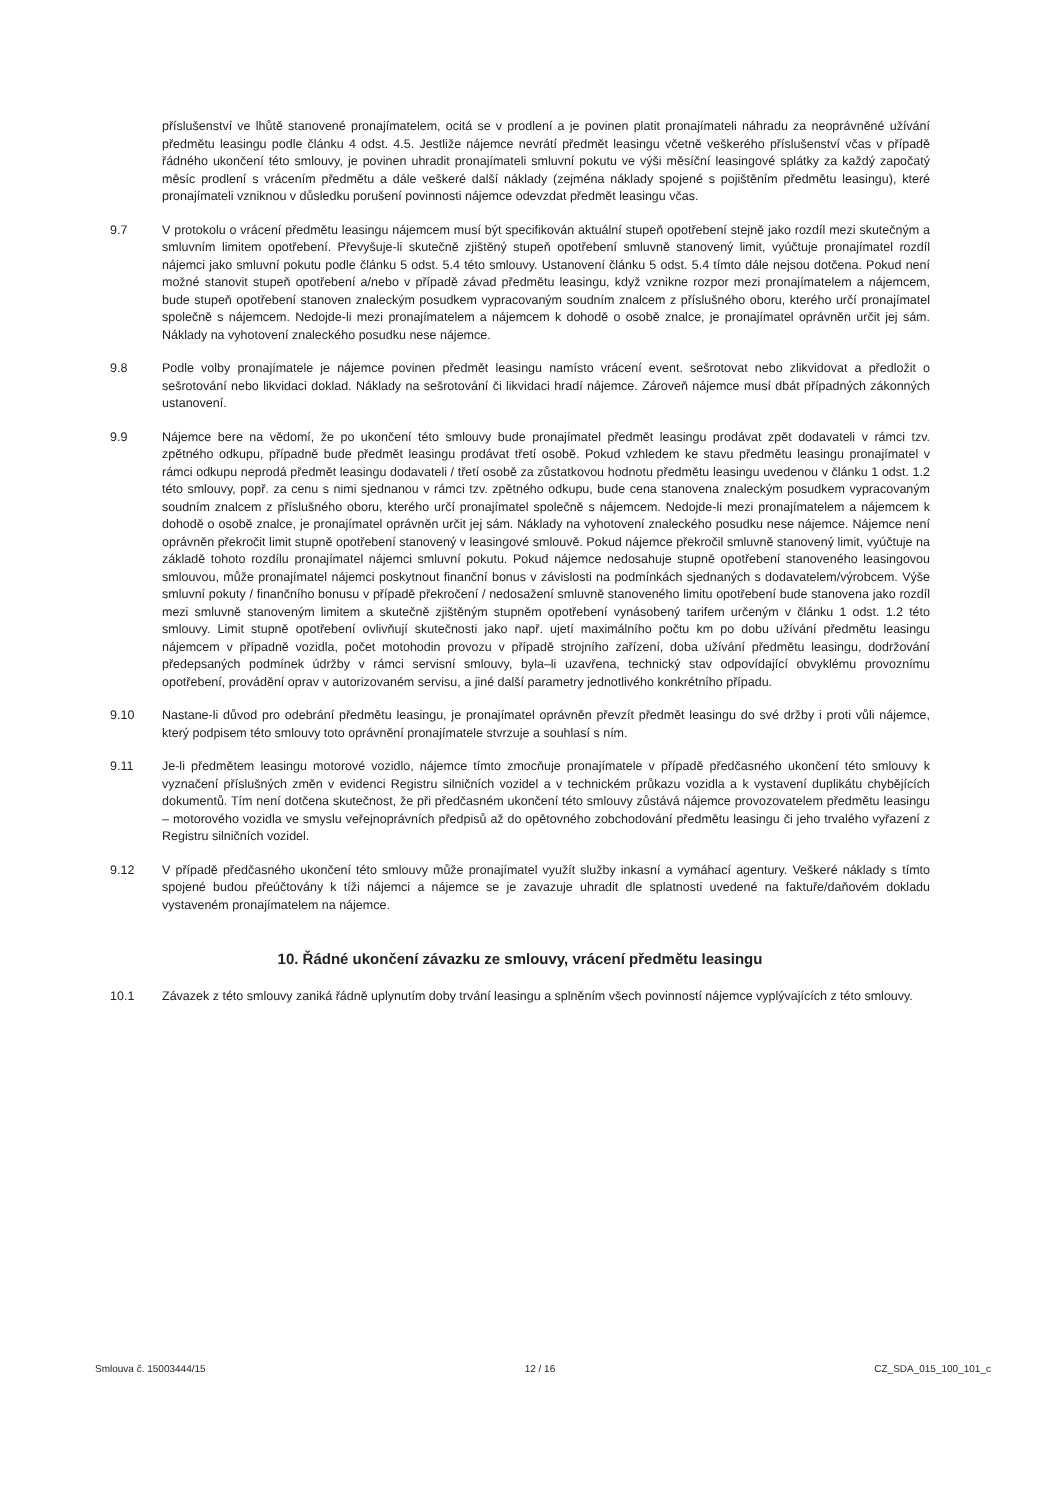příslušenství ve lhůtě stanovené pronajímatelem, ocitá se v prodlení a je povinen platit pronajímateli náhradu za neoprávněné užívání předmětu leasingu podle článku 4 odst. 4.5. Jestliže nájemce nevrátí předmět leasingu včetně veškerého příslušenství včas v případě řádného ukončení této smlouvy, je povinen uhradit pronajímateli smluvní pokutu ve výši měsíční leasingové splátky za každý započatý měsíc prodlení s vrácením předmětu a dále veškeré další náklady (zejména náklady spojené s pojištěním předmětu leasingu), které pronajímateli vzniknou v důsledku porušení povinnosti nájemce odevzdat předmět leasingu včas.
9.7 V protokolu o vrácení předmětu leasingu nájemcem musí být specifikován aktuální stupeň opotřebení stejně jako rozdíl mezi skutečným a smluvním limitem opotřebení. Převyšuje-li skutečně zjištěný stupeň opotřebení smluvně stanovený limit, vyúčtuje pronajímatel rozdíl nájemci jako smluvní pokutu podle článku 5 odst. 5.4 této smlouvy. Ustanovení článku 5 odst. 5.4 tímto dále nejsou dotčena. Pokud není možné stanovit stupeň opotřebení a/nebo v případě závad předmětu leasingu, když vznikne rozpor mezi pronajímatelem a nájemcem, bude stupeň opotřebení stanoven znaleckým posudkem vypracovaným soudním znalcem z příslušného oboru, kterého určí pronajímatel společně s nájemcem. Nedojde-li mezi pronajímatelem a nájemcem k dohodě o osobě znalce, je pronajímatel oprávněn určit jej sám. Náklady na vyhotovení znaleckého posudku nese nájemce.
9.8 Podle volby pronajímatele je nájemce povinen předmět leasingu namísto vrácení event. sešrotovat nebo zlikvidovat a předložit o sešrotování nebo likvidaci doklad. Náklady na sešrotování či likvidaci hradí nájemce. Zároveň nájemce musí dbát případných zákonných ustanovení.
9.9 Nájemce bere na vědomí, že po ukončení této smlouvy bude pronajímatel předmět leasingu prodávat zpět dodavateli v rámci tzv. zpětného odkupu, případně bude předmět leasingu prodávat třetí osobě. Pokud vzhledem ke stavu předmětu leasingu pronajímatel v rámci odkupu neprodá předmět leasingu dodavateli / třetí osobě za zůstatkovou hodnotu předmětu leasingu uvedenou v článku 1 odst. 1.2 této smlouvy, popř. za cenu s nimi sjednanou v rámci tzv. zpětného odkupu, bude cena stanovena znaleckým posudkem vypracovaným soudním znalcem z příslušného oboru, kterého určí pronajímatel společně s nájemcem. Nedojde-li mezi pronajímatelem a nájemcem k dohodě o osobě znalce, je pronajímatel oprávněn určit jej sám. Náklady na vyhotovení znaleckého posudku nese nájemce. Nájemce není oprávněn překročit limit stupně opotřebení stanovený v leasingové smlouvě. Pokud nájemce překročil smluvně stanovený limit, vyúčtuje na základě tohoto rozdílu pronajímatel nájemci smluvní pokutu. Pokud nájemce nedosahuje stupně opotřebení stanoveného leasingovou smlouvou, může pronajímatel nájemci poskytnout finanční bonus v závislosti na podmínkách sjednaných s dodavatelem/výrobcem. Výše smluvní pokuty / finančního bonusu v případě překročení / nedosažení smluvně stanoveného limitu opotřebení bude stanovena jako rozdíl mezi smluvně stanoveným limitem a skutečně zjištěným stupněm opotřebení vynásobený tarifem určeným v článku 1 odst. 1.2 této smlouvy. Limit stupně opotřebení ovlivňují skutečnosti jako např. ujetí maximálního počtu km po dobu užívání předmětu leasingu nájemcem v případně vozidla, počet motohodin provozu v případě strojního zařízení, doba užívání předmětu leasingu, dodržování předepsaných podmínek údržby v rámci servisní smlouvy, byla–li uzavřena, technický stav odpovídající obvyklému provoznímu opotřebení, provádění oprav v autorizovaném servisu, a jiné další parametry jednotlivého konkrétního případu.
9.10 Nastane-li důvod pro odebrání předmětu leasingu, je pronajímatel oprávněn převzít předmět leasingu do své držby i proti vůli nájemce, který podpisem této smlouvy toto oprávnění pronajímatele stvrzuje a souhlasí s ním.
9.11 Je-li předmětem leasingu motorové vozidlo, nájemce tímto zmocňuje pronajímatele v případě předčasného ukončení této smlouvy k vyznačení příslušných změn v evidenci Registru silničních vozidel a v technickém průkazu vozidla a k vystavení duplikátu chybějících dokumentů. Tím není dotčena skutečnost, že při předčasném ukončení této smlouvy zůstává nájemce provozovatelem předmětu leasingu – motorového vozidla ve smyslu veřejnoprávních předpisů až do opětovného zobchodování předmětu leasingu či jeho trvalého vyřazení z Registru silničních vozidel.
9.12 V případě předčasného ukončení této smlouvy může pronajímatel využít služby inkasní a vymáhací agentury. Veškeré náklady s tímto spojené budou přeúčtovány k tíži nájemci a nájemce se je zavazuje uhradit dle splatnosti uvedené na faktuře/daňovém dokladu vystaveném pronajímatelem na nájemce.
10. Řádné ukončení závazku ze smlouvy, vrácení předmětu leasingu
10.1 Závazek z této smlouvy zaniká řádně uplynutím doby trvání leasingu a splněním všech povinností nájemce vyplývajících z této smlouvy.
Smlouva č. 15003444/15 12 / 16 CZ_SDA_015_100_101_c